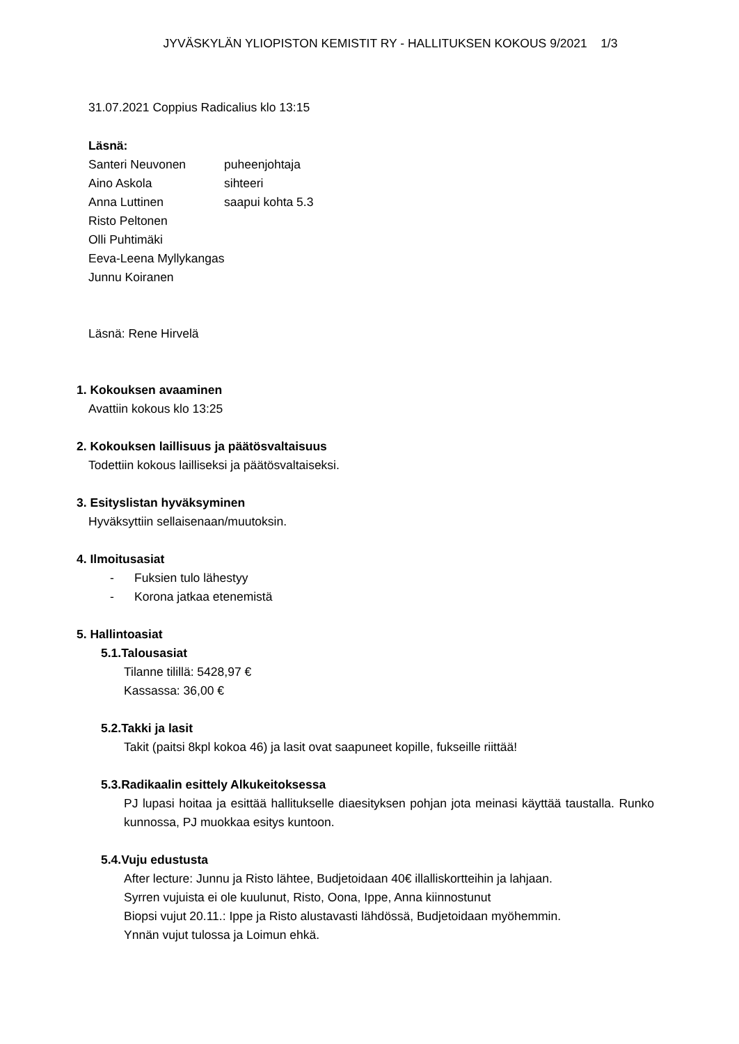JYVÄSKYLÄN YLIOPISTON KEMISTIT RY - HALLITUKSEN KOKOUS 9/2021 1/3
31.07.2021 Coppius Radicalius klo 13:15
Läsnä:
| Santeri Neuvonen | puheenjohtaja |
| Aino Askola | sihteeri |
| Anna Luttinen | saapui kohta 5.3 |
| Risto Peltonen | |
| Olli Puhtimäki | |
| Eeva-Leena Myllykangas | |
| Junnu Koiranen | |
Läsnä: Rene Hirvelä
1. Kokouksen avaaminen
Avattiin kokous klo 13:25
2. Kokouksen laillisuus ja päätösvaltaisuus
Todettiin kokous lailliseksi ja päätösvaltaiseksi.
3. Esityslistan hyväksyminen
Hyväksyttiin sellaisenaan/muutoksin.
4. Ilmoitusasiat
- Fuksien tulo lähestyy
- Korona jatkaa etenemistä
5. Hallintoasiat
5.1.Talousasiat
Tilanne tilillä: 5428,97 €
Kassassa: 36,00 €
5.2.Takki ja lasit
Takit (paitsi 8kpl kokoa 46) ja lasit ovat saapuneet kopille, fukseille riittää!
5.3.Radikaalin esittely Alkukeitoksessa
PJ lupasi hoitaa ja esittää hallitukselle diaesityksen pohjan jota meinasi käyttää taustalla. Runko kunnossa, PJ muokkaa esitys kuntoon.
5.4.Vuju edustusta
After lecture: Junnu ja Risto lähtee, Budjetoidaan 40€ illalliskortteihin ja lahjaan.
Syrren vujuista ei ole kuulunut, Risto, Oona, Ippe, Anna kiinnostunut
Biopsi vujut 20.11.: Ippe ja Risto alustavasti lähdössä, Budjetoidaan myöhemmin.
Ynnän vujut tulossa ja Loimun ehkä.